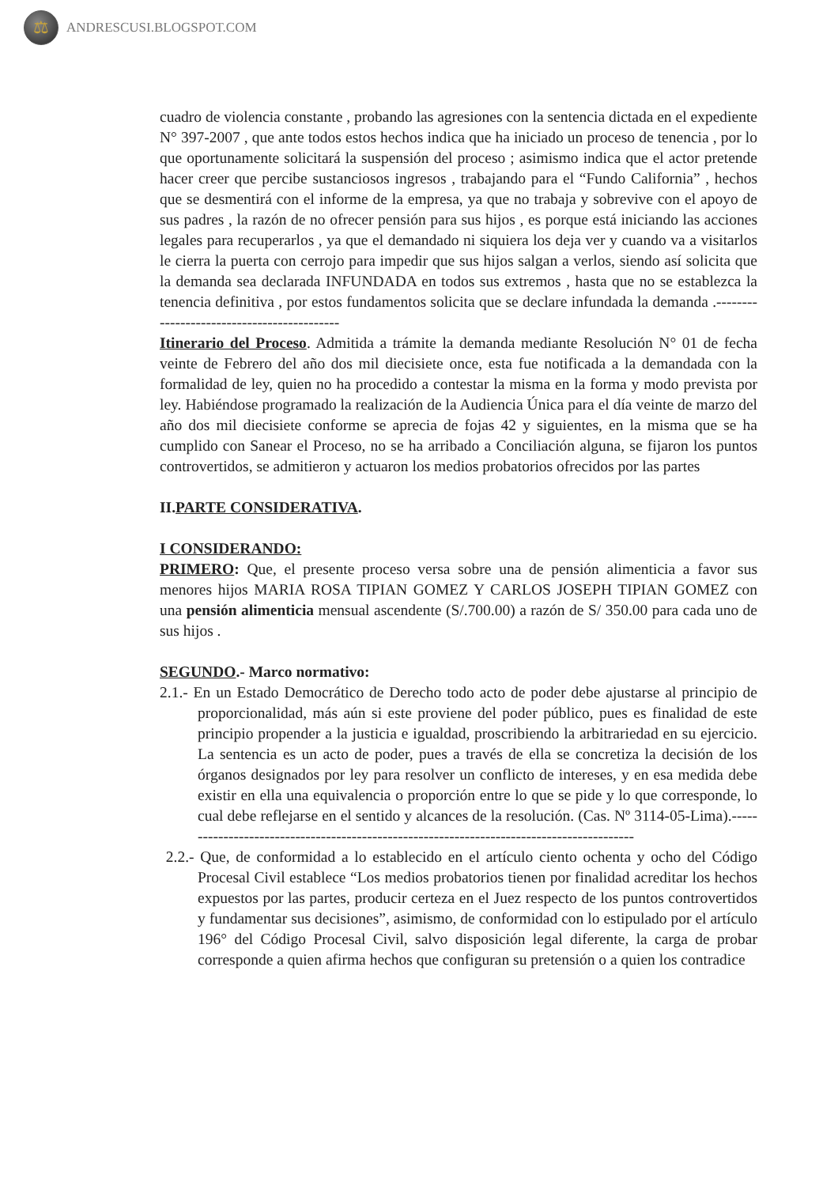⚖
ANDRESCUSI.BLOGSPOT.COM
cuadro de violencia constante , probando las agresiones con la sentencia dictada en el expediente N° 397-2007 , que ante todos estos hechos indica que ha iniciado un proceso de tenencia , por lo que oportunamente solicitará la suspensión del proceso ; asimismo indica que el actor pretende hacer creer que percibe sustanciosos ingresos , trabajando para el “Fundo California” , hechos que se desmentirá con el informe de la empresa, ya que no trabaja y sobrevive con el apoyo de sus padres , la razón de no ofrecer pensión para sus hijos , es porque está iniciando las acciones legales para recuperarlos , ya que el demandado ni siquiera los deja ver y cuando va a visitarlos le cierra la puerta con cerrojo para impedir que sus hijos salgan a verlos, siendo así solicita que la demanda sea declarada INFUNDADA en todos sus extremos , hasta que no se establezca la tenencia definitiva , por estos fundamentos solicita que se declare infundada la demanda .-------------------------------------------
Itinerario del Proceso. Admitida a trámite la demanda mediante Resolución N° 01 de fecha veinte de Febrero del año dos mil diecisiete once, esta fue notificada a la demandada con la formalidad de ley, quien no ha procedido a contestar la misma en la forma y modo prevista por ley. Habiéndose programado la realización de la Audiencia Única para el día veinte de marzo del año dos mil diecisiete conforme se aprecia de fojas 42 y siguientes, en la misma que se ha cumplido con Sanear el Proceso, no se ha arribado a Conciliación alguna, se fijaron los puntos controvertidos, se admitieron y actuaron los medios probatorios ofrecidos por las partes
II.PARTE CONSIDERATIVA.
I CONSIDERANDO:
PRIMERO: Que, el presente proceso versa sobre una de pensión alimenticia a favor sus menores hijos MARIA ROSA TIPIAN GOMEZ Y CARLOS JOSEPH TIPIAN GOMEZ con una pensión alimenticia mensual ascendente (S/.700.00) a razón de S/ 350.00 para cada uno de sus hijos .
SEGUNDO.- Marco normativo:
2.1.- En un Estado Democrático de Derecho todo acto de poder debe ajustarse al principio de proporcionalidad, más aún si este proviene del poder público, pues es finalidad de este principio propender a la justicia e igualdad, proscribiendo la arbitrariedad en su ejercicio. La sentencia es un acto de poder, pues a través de ella se concretiza la decisión de los órganos designados por ley para resolver un conflicto de intereses, y en esa medida debe existir en ella una equivalencia o proporción entre lo que se pide y lo que corresponde, lo cual debe reflejarse en el sentido y alcances de la resolución. (Cas. Nº 3114-05-Lima).------------------------------------------------------------------------------------------
2.2.- Que, de conformidad a lo establecido en el artículo ciento ochenta y ocho del Código Procesal Civil establece “Los medios probatorios tienen por finalidad acreditar los hechos expuestos por las partes, producir certeza en el Juez respecto de los puntos controvertidos y fundamentar sus decisiones”, asimismo, de conformidad con lo estipulado por el artículo 196° del Código Procesal Civil, salvo disposición legal diferente, la carga de probar corresponde a quien afirma hechos que configuran su pretensión o a quien los contradice